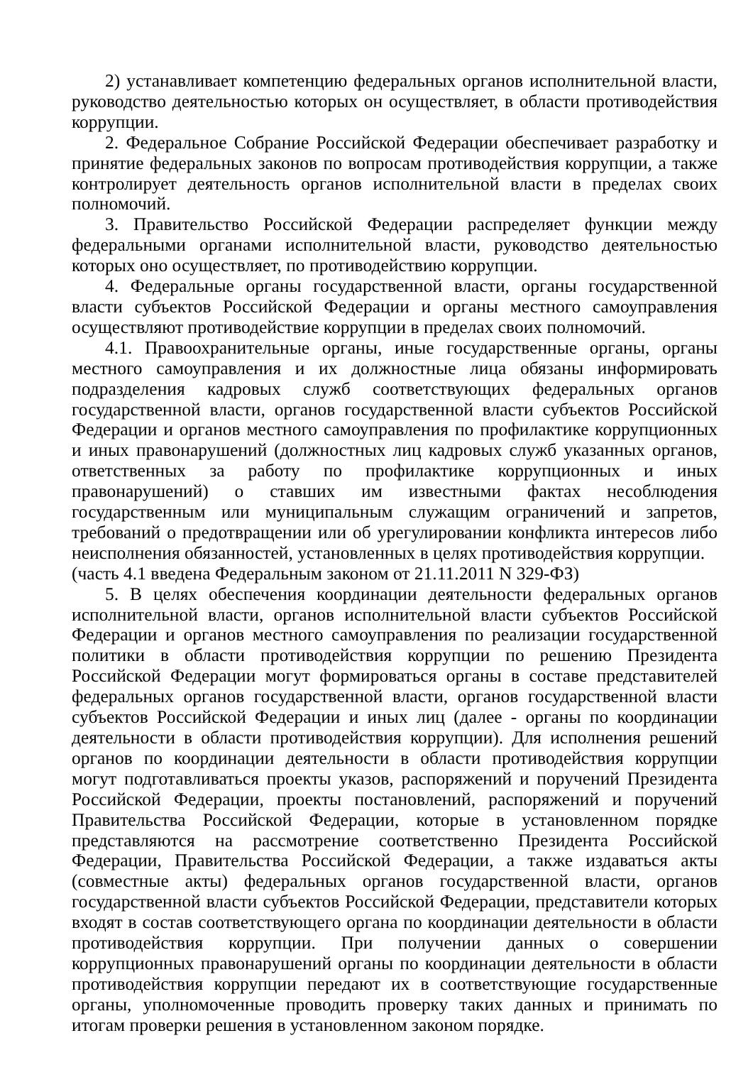2) устанавливает компетенцию федеральных органов исполнительной власти, руководство деятельностью которых он осуществляет, в области противодействия коррупции.
2. Федеральное Собрание Российской Федерации обеспечивает разработку и принятие федеральных законов по вопросам противодействия коррупции, а также контролирует деятельность органов исполнительной власти в пределах своих полномочий.
3. Правительство Российской Федерации распределяет функции между федеральными органами исполнительной власти, руководство деятельностью которых оно осуществляет, по противодействию коррупции.
4. Федеральные органы государственной власти, органы государственной власти субъектов Российской Федерации и органы местного самоуправления осуществляют противодействие коррупции в пределах своих полномочий.
4.1. Правоохранительные органы, иные государственные органы, органы местного самоуправления и их должностные лица обязаны информировать подразделения кадровых служб соответствующих федеральных органов государственной власти, органов государственной власти субъектов Российской Федерации и органов местного самоуправления по профилактике коррупционных и иных правонарушений (должностных лиц кадровых служб указанных органов, ответственных за работу по профилактике коррупционных и иных правонарушений) о ставших им известными фактах несоблюдения государственным или муниципальным служащим ограничений и запретов, требований о предотвращении или об урегулировании конфликта интересов либо неисполнения обязанностей, установленных в целях противодействия коррупции.
(часть 4.1 введена Федеральным законом от 21.11.2011 N 329-ФЗ)
5. В целях обеспечения координации деятельности федеральных органов исполнительной власти, органов исполнительной власти субъектов Российской Федерации и органов местного самоуправления по реализации государственной политики в области противодействия коррупции по решению Президента Российской Федерации могут формироваться органы в составе представителей федеральных органов государственной власти, органов государственной власти субъектов Российской Федерации и иных лиц (далее - органы по координации деятельности в области противодействия коррупции). Для исполнения решений органов по координации деятельности в области противодействия коррупции могут подготавливаться проекты указов, распоряжений и поручений Президента Российской Федерации, проекты постановлений, распоряжений и поручений Правительства Российской Федерации, которые в установленном порядке представляются на рассмотрение соответственно Президента Российской Федерации, Правительства Российской Федерации, а также издаваться акты (совместные акты) федеральных органов государственной власти, органов государственной власти субъектов Российской Федерации, представители которых входят в состав соответствующего органа по координации деятельности в области противодействия коррупции. При получении данных о совершении коррупционных правонарушений органы по координации деятельности в области противодействия коррупции передают их в соответствующие государственные органы, уполномоченные проводить проверку таких данных и принимать по итогам проверки решения в установленном законом порядке.